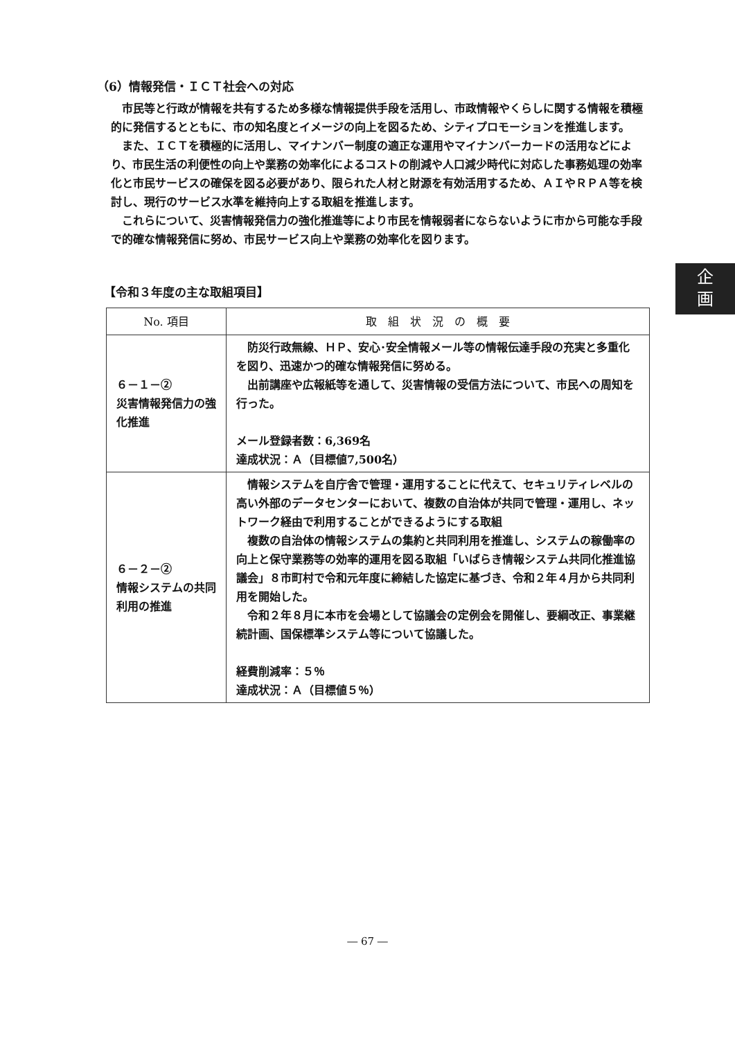（6）情報発信・ＩＣＴ社会への対応
市民等と行政が情報を共有するため多様な情報提供手段を活用し、市政情報やくらしに関する情報を積極的に発信するとともに、市の知名度とイメージの向上を図るため、シティプロモーションを推進します。
また、ＩＣＴを積極的に活用し、マイナンバー制度の適正な運用やマイナンバーカードの活用などにより、市民生活の利便性の向上や業務の効率化によるコストの削減や人口減少時代に対応した事務処理の効率化と市民サービスの確保を図る必要があり、限られた人材と財源を有効活用するため、ＡＩやＲＰＡ等を検討し、現行のサービス水準を維持向上する取組を推進します。
これらについて、災害情報発信力の強化推進等により市民を情報弱者にならないように市から可能な手段で的確な情報発信に努め、市民サービス向上や業務の効率化を図ります。
【令和３年度の主な取組項目】
| No. 項目 | 取 組 状 況 の 概 要 |
| --- | --- |
| ６－１－② 災害情報発信力の強化推進 | 防災行政無線、ＨＰ、安心･安全情報メール等の情報伝達手段の充実と多重化を図り、迅速かつ的確な情報発信に努める。 出前講座や広報紙等を通して、災害情報の受信方法について、市民への周知を行った。 メール登録者数：6,369名 達成状況：Ａ（目標値7,500名） |
| ６－２－② 情報システムの共同利用の推進 | 情報システムを自庁舎で管理・運用することに代えて、セキュリティレベルの高い外部のデータセンターにおいて、複数の自治体が共同で管理・運用し、ネットワーク経由で利用することができるようにする取組 複数の自治体の情報システムの集約と共同利用を推進し、システムの稼働率の向上と保守業務等の効率的運用を図る取組「いばらき情報システム共同化推進協議会」８市町村で令和元年度に締結した協定に基づき、令和２年４月から共同利用を開始した。 令和２年８月に本市を会場として協議会の定例会を開催し、要綱改正、事業継続計画、国保標準システム等について協議した。 経費削減率：５％ 達成状況：Ａ（目標値５％） |
企
画
― 67 ―